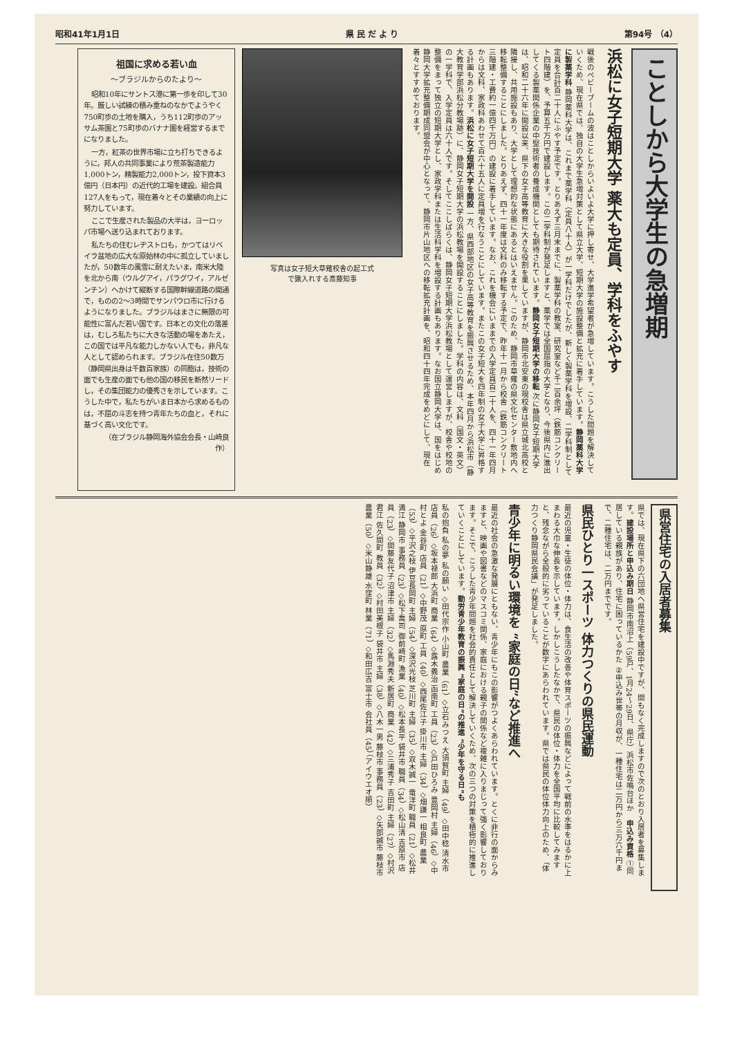昭和41年1月1日 県 民 だ よ り 第94号 （4）
ことしから大学生の急増期
浜松に女子短期大学 薬大も定員、学科をふやす
戦後のベビーブームの波はことしからいよいよ大学に押し寄せ、大学進学希望者が急増しています。こうした問題を解決していくため、現在県では、独自の大学生急増対策として県立大学、短期大学の施設整備と拡充に着手しています。静岡薬科大学に製薬学科 静岡薬科大学は、これまで薬学科（定員八十人）が一学科だけでしたが、新しく製薬学科を増設、二学科制として定員を合計百二十人にふやす予定です。とりあえず三月末までに、製薬学科の教室、研究室など千二百余坪（鉄筋コンクリート四階建）を、予算五千万円で建設します。この二学科制が発足しますと、薬学では全国屈指の大学となり、今後県内に進出してくる製薬関係企業の中堅技術者の養成機関としても期待されています。静岡女子短期大学の移転 次に静岡女子短期大学は、昭和二十六年に開設以来、県下の女子高等教育に大きな役割を果していますが、静岡市北安東の現校舎は県立城北高校と隣接し、共用施設もあり、大学として理想的な状態にあるとはいえません。このため、静岡市草薙の県文化センター敷地内へ移転整備することにしました。とりあえず、四十一年度は文科のみ移転する予定で、昨年十一月から校舎（鉄筋コンクリート三階建・工費約一億四千万円）の建設に着手しています。なお、これを機会にいままでの入学定員百二十人を、四十一年四月からは文科、家政科あわせて百六十五人に定員増を行なうことにしています。またこの女子短大を四年制の女子大学に昇格する計画もあります。浜松に女子短期大学を開設 一方、県西部地区の女子高等教育を振興させるため、本年四月から浜松市（静大教育学部浜松分教場跡）に、静岡女子短期大学の浜松教場を開設することにしました。学科の内容は、文科（国文・英文）の一学科で、入学定員は六十人です。そしてここしばらくは、静岡女子短期大学浜松教場として運営しますが、校舎や校地の整備をまって独立の短期大学とし、家政学科または生活科学科を増設する計画もあります。なお国立静岡大学は、国をはじめ静岡大学拡充整備期成同盟会が中心となって、静岡市片山地区への移転拡充計画を、昭和四十四年完成をめどにして、現在着々とすすめております。
写真は女子短大草薙校舎の起工式
で鍬入れする斎藤知事
祖国に求める若い血
～ブラジルからのたより～
昭和10年にサントス港に第一歩を印して30年。厳しい試練の積み重ねのなかでようやく750町歩の土地を購入，うち112町歩のアッサム茶園と75町歩のバナナ園を経営するまでになりました。
一方，紅茶の世界市場に立ち打ちできるように，邦人の共同事業により荒茶製造能力1,000トン，精製能力2,000トン，投下資本3億円（日本円）の近代的工場を建設。組合員127人をもって，現在着々とその業績の向上に努力しています。
ここで生産された製品の大半は，ヨーロッパ市場へ送り込まれております。
私たちの住むレヂストロも，かつてはリベイラ盆地の広大な原始林の中に孤立していましたが，50数年の風雪に耐えたいま，南米大陸を北から南（ウルグアイ，パラグワイ，アルゼンチン）へかけて縦断する国際幹線道路の開通で，ものの2～3時間でサンパウロ市に行けるようになりました。ブラジルはまさに無限の可能性に富んだ若い国です。日本との文化の落差は，むしろ私たちに大きな活動の場をあたえ，この国では平凡な能力しかない人でも，非凡な人として認められます。ブラジル在住50数万（静岡県出身は千数百家族）の同胞は，技術の面でも生産の面でも他の国の移民を断然リードし，その集団能力の優秀さを示しています。こうした中で，私たちがいま日本から求めるものは，不屈の斗志を持つ青年たちの血と，それに基づく高い文化です。
（在ブラジル静岡海外協会会長・山崎良作）
県営住宅の入居者募集
県では、現在県下の六団地へ県営住宅を建設中ですが、間もなく完成しますので次のとおり入居者を募集します。建設場所と申込み期日 静岡市南沼上（59戸、1月24～29日、県庁）浜松市佐鳴台ほか　申込み資格 ①同居している親族があり、住宅に困っているかた ②申込み世帯の月収が、一種住宅は二万円から三万六千円まで、二種住宅は、二万円までです。
県民ひとり一スポーツ 体力つくりの県民運動
最近の児童・生徒の体位・体力は、食生活の改善や体育スポーツの振興などによって戦前の水準をはるかに上まわる大巾な伸長を示しています。しかしこうしたなかで、県民の体位・体力を全国平均に比較してみますと、残念ながら全般的に劣っていることが数字にあらわれています。県では県民の体位体力向上のため、「体力つくり静岡県民会議」が発足しました。
青少年に明るい環境を “家庭の日”など推進へ
最近の社会の急激な発展にともない、青少年にもこの影響がつよくあらわれています。とくに非行の面からみますと、映画や図書などのマスコミ関係、家庭における親子の関係など複雑に入りまじって強く影響しております。そこで、こうした青少年問題を社会的責任として解決していくため、次の三つの対策を積極的に推進していくことにしています。勤労青少年教育の振興 “家庭の日”の推進 “少年を守る日”も
私の抱負 私の夢 私の願い ◇田代宗作 小山町 農業（61） ◇立石みつえ 大須賀町 主婦（49） ◇田中稔 清水市 店員（26） ◇坂本禄郎 大浜町 商業（64） ◇露木義治 函南町 工員（23） ◇戸田ひろみ 豊岡村 主婦（46） ◇中村とよ 金谷町 店員（21） ◇中野茂 原町 工員（40） ◇西尾佐江子 掛川市 主婦（34） ◇畑謙一 相良町 農業（53） ◇平沢之枝 伊豆長岡町 主婦（54） ◇深沢光枝 芝川町 主婦（35） ◇双木誠一 竜洋町 職員（21） ◇松井満江 静岡市 事務員（23） ◇松下喬司 御前崎町 漁業（40） ◇松本長平 袋井市 職員（34） ◇松山清 吉原市 店員（23） ◇間藤友代子 沼津市 主婦（32） ◇馬淵秀夫 新居町 商業（42） ◇三浦秀子 吉田町 主婦（27） ◇村沢君江 佐久間町 教員（32） ◇村田美根子 袋井市 主婦（38） ◇八木一男 藤枝市 事務員（23） ◇矢部誠市 藤枝市 農業（50） ◇米山静雄 水窪町 林業（71） ◇和田広吉 富士市 会社員（45） （アイウエオ順）